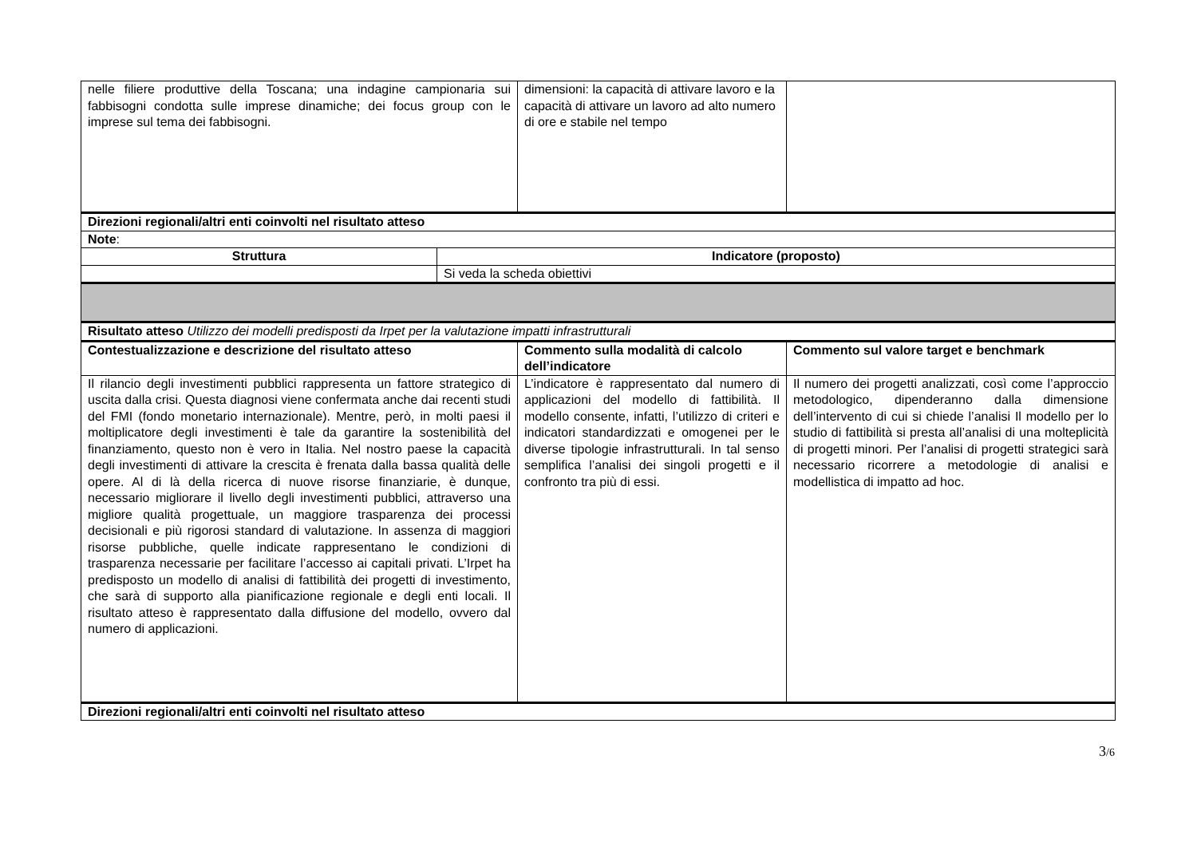| nelle filiere produttive della Toscana; una indagine campionaria sui fabbisogni condotta sulle imprese dinamiche; dei focus group con le imprese sul tema dei fabbisogni. | | dimensioni: la capacità di attivare lavoro e la capacità di attivare un lavoro ad alto numero di ore e stabile nel tempo | |
| Direzioni regionali/altri enti coinvolti nel risultato atteso | | | |
| Note : | | | |
| Struttura | Indicatore (proposto) | | |
| | Si veda la scheda obiettivi | | |
| Risultato atteso Utilizzo dei modelli predisposti da Irpet per la valutazione impatti infrastrutturali | | | |
| Contestualizzazione e descrizione del risultato atteso | | Commento sulla modalità di calcolo dell’indicatore | Commento sul valore target e benchmark |
| Il rilancio degli investimenti pubblici rappresenta un fattore strategico di uscita dalla crisi. Questa diagnosi viene confermata anche dai recenti studi del FMI (fondo monetario internazionale). Mentre, però, in molti paesi il moltiplicatore degli investimenti è tale da garantire la sostenibilità del finanziamento, questo non è vero in Italia. Nel nostro paese la capacità degli investimenti di attivare la crescita è frenata dalla bassa qualità delle opere. Al di là della ricerca di nuove risorse finanziarie, è dunque, necessario migliorare il livello degli investimenti pubblici, attraverso una migliore qualità progettuale, un maggiore trasparenza dei processi decisionali e più rigorosi standard di valutazione. In assenza di maggiori risorse pubbliche, quelle indicate rappresentano le condizioni di trasparenza necessarie per facilitare l’accesso ai capitali privati. L’Irpet ha predisposto un modello di analisi di fattibilità dei progetti di investimento, che sarà di supporto alla pianificazione regionale e degli enti locali. Il risultato atteso è rappresentato dalla diffusione del modello, ovvero dal numero di applicazioni. | | L’indicatore è rappresentato dal numero di applicazioni del modello di fattibilità. Il modello consente, infatti, l’utilizzo di criteri e indicatori standardizzati e omogenei per le diverse tipologie infrastrutturali. In tal senso semplifica l’analisi dei singoli progetti e il confronto tra più di essi. | Il numero dei progetti analizzati, così come l’approccio metodologico, dipenderanno dalla dimensione dell’intervento di cui si chiede l’analisi Il modello per lo studio di fattibilità si presta all’analisi di una molteplicità di progetti minori. Per l’analisi di progetti strategici sarà necessario ricorrere a metodologie di analisi e modellistica di impatto ad hoc. |
| Direzioni regionali/altri enti coinvolti nel risultato atteso | | | |
3/6